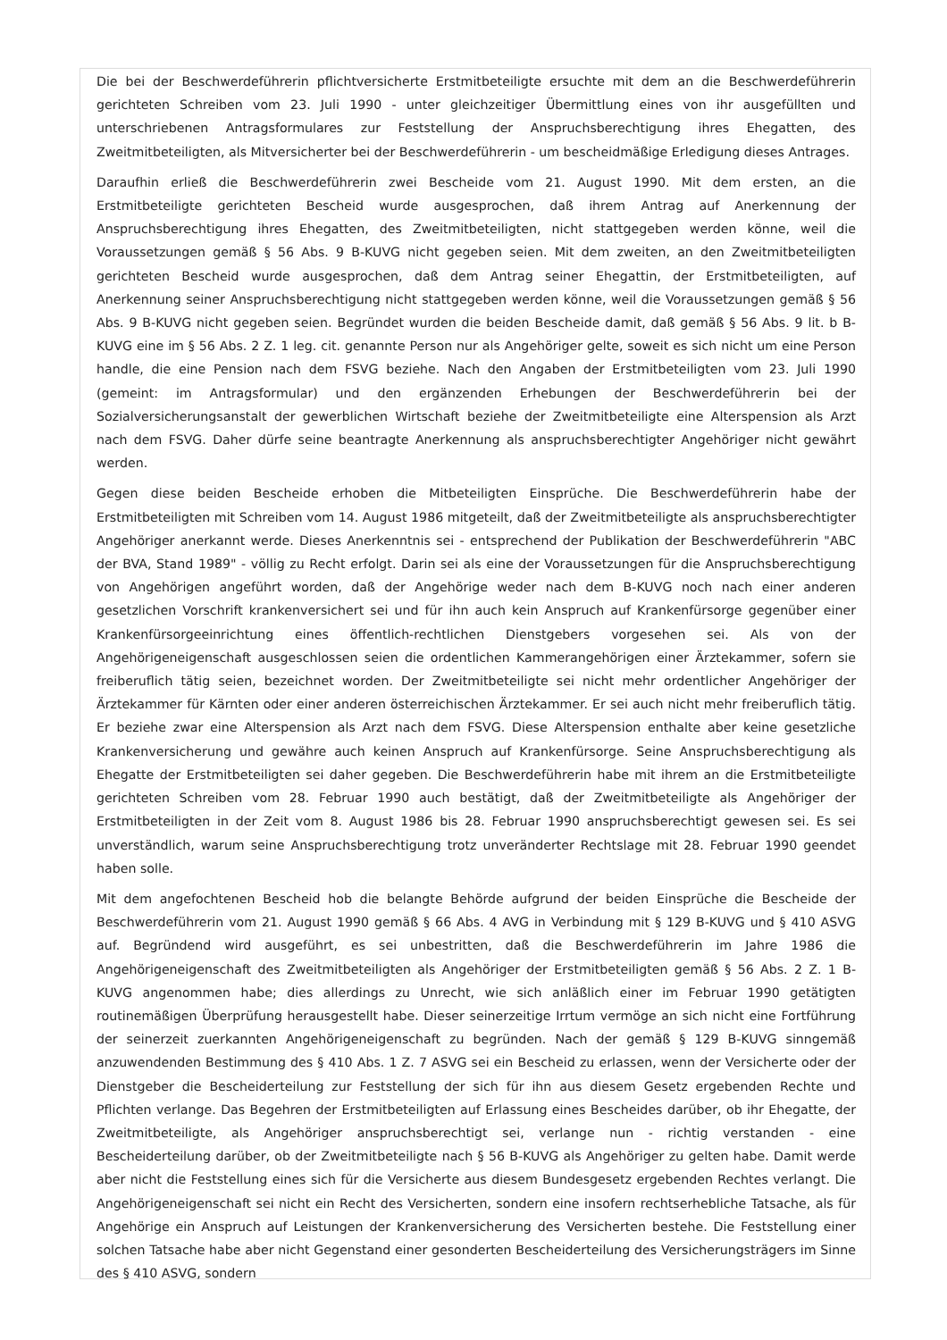Die bei der Beschwerdeführerin pflichtversicherte Erstmitbeteiligte ersuchte mit dem an die Beschwerdeführerin gerichteten Schreiben vom 23. Juli 1990 - unter gleichzeitiger Übermittlung eines von ihr ausgefüllten und unterschriebenen Antragsformulares zur Feststellung der Anspruchsberechtigung ihres Ehegatten, des Zweitmitbeteiligten, als Mitversicherter bei der Beschwerdeführerin - um bescheidmäßige Erledigung dieses Antrages.
Daraufhin erließ die Beschwerdeführerin zwei Bescheide vom 21. August 1990. Mit dem ersten, an die Erstmitbeteiligte gerichteten Bescheid wurde ausgesprochen, daß ihrem Antrag auf Anerkennung der Anspruchsberechtigung ihres Ehegatten, des Zweitmitbeteiligten, nicht stattgegeben werden könne, weil die Voraussetzungen gemäß § 56 Abs. 9 B-KUVG nicht gegeben seien. Mit dem zweiten, an den Zweitmitbeteiligten gerichteten Bescheid wurde ausgesprochen, daß dem Antrag seiner Ehegattin, der Erstmitbeteiligten, auf Anerkennung seiner Anspruchsberechtigung nicht stattgegeben werden könne, weil die Voraussetzungen gemäß § 56 Abs. 9 B-KUVG nicht gegeben seien. Begründet wurden die beiden Bescheide damit, daß gemäß § 56 Abs. 9 lit. b B-KUVG eine im § 56 Abs. 2 Z. 1 leg. cit. genannte Person nur als Angehöriger gelte, soweit es sich nicht um eine Person handle, die eine Pension nach dem FSVG beziehe. Nach den Angaben der Erstmitbeteiligten vom 23. Juli 1990 (gemeint: im Antragsformular) und den ergänzenden Erhebungen der Beschwerdeführerin bei der Sozialversicherungsanstalt der gewerblichen Wirtschaft beziehe der Zweitmitbeteiligte eine Alterspension als Arzt nach dem FSVG. Daher dürfe seine beantragte Anerkennung als anspruchsberechtigter Angehöriger nicht gewährt werden.
Gegen diese beiden Bescheide erhoben die Mitbeteiligten Einsprüche. Die Beschwerdeführerin habe der Erstmitbeteiligten mit Schreiben vom 14. August 1986 mitgeteilt, daß der Zweitmitbeteiligte als anspruchsberechtigter Angehöriger anerkannt werde. Dieses Anerkenntnis sei - entsprechend der Publikation der Beschwerdeführerin "ABC der BVA, Stand 1989" - völlig zu Recht erfolgt. Darin sei als eine der Voraussetzungen für die Anspruchsberechtigung von Angehörigen angeführt worden, daß der Angehörige weder nach dem B-KUVG noch nach einer anderen gesetzlichen Vorschrift krankenversichert sei und für ihn auch kein Anspruch auf Krankenfürsorge gegenüber einer Krankenfürsorgeeinrichtung eines öffentlich-rechtlichen Dienstgebers vorgesehen sei. Als von der Angehörigeneigenschaft ausgeschlossen seien die ordentlichen Kammerangehörigen einer Ärztekammer, sofern sie freiberuflich tätig seien, bezeichnet worden. Der Zweitmitbeteiligte sei nicht mehr ordentlicher Angehöriger der Ärztekammer für Kärnten oder einer anderen österreichischen Ärztekammer. Er sei auch nicht mehr freiberuflich tätig. Er beziehe zwar eine Alterspension als Arzt nach dem FSVG. Diese Alterspension enthalte aber keine gesetzliche Krankenversicherung und gewähre auch keinen Anspruch auf Krankenfürsorge. Seine Anspruchsberechtigung als Ehegatte der Erstmitbeteiligten sei daher gegeben. Die Beschwerdeführerin habe mit ihrem an die Erstmitbeteiligte gerichteten Schreiben vom 28. Februar 1990 auch bestätigt, daß der Zweitmitbeteiligte als Angehöriger der Erstmitbeteiligten in der Zeit vom 8. August 1986 bis 28. Februar 1990 anspruchsberechtigt gewesen sei. Es sei unverständlich, warum seine Anspruchsberechtigung trotz unveränderter Rechtslage mit 28. Februar 1990 geendet haben solle.
Mit dem angefochtenen Bescheid hob die belangte Behörde aufgrund der beiden Einsprüche die Bescheide der Beschwerdeführerin vom 21. August 1990 gemäß § 66 Abs. 4 AVG in Verbindung mit § 129 B-KUVG und § 410 ASVG auf. Begründend wird ausgeführt, es sei unbestritten, daß die Beschwerdeführerin im Jahre 1986 die Angehörigeneigenschaft des Zweitmitbeteiligten als Angehöriger der Erstmitbeteiligten gemäß § 56 Abs. 2 Z. 1 B-KUVG angenommen habe; dies allerdings zu Unrecht, wie sich anläßlich einer im Februar 1990 getätigten routinemäßigen Überprüfung herausgestellt habe. Dieser seinerzeitige Irrtum vermöge an sich nicht eine Fortführung der seinerzeit zuerkannten Angehörigeneigenschaft zu begründen. Nach der gemäß § 129 B-KUVG sinngemäß anzuwendenden Bestimmung des § 410 Abs. 1 Z. 7 ASVG sei ein Bescheid zu erlassen, wenn der Versicherte oder der Dienstgeber die Bescheiderteilung zur Feststellung der sich für ihn aus diesem Gesetz ergebenden Rechte und Pflichten verlange. Das Begehren der Erstmitbeteiligten auf Erlassung eines Bescheides darüber, ob ihr Ehegatte, der Zweitmitbeteiligte, als Angehöriger anspruchsberechtigt sei, verlange nun - richtig verstanden - eine Bescheiderteilung darüber, ob der Zweitmitbeteiligte nach § 56 B-KUVG als Angehöriger zu gelten habe. Damit werde aber nicht die Feststellung eines sich für die Versicherte aus diesem Bundesgesetz ergebenden Rechtes verlangt. Die Angehörigeneigenschaft sei nicht ein Recht des Versicherten, sondern eine insofern rechtserhebliche Tatsache, als für Angehörige ein Anspruch auf Leistungen der Krankenversicherung des Versicherten bestehe. Die Feststellung einer solchen Tatsache habe aber nicht Gegenstand einer gesonderten Bescheiderteilung des Versicherungsträgers im Sinne des § 410 ASVG, sondern